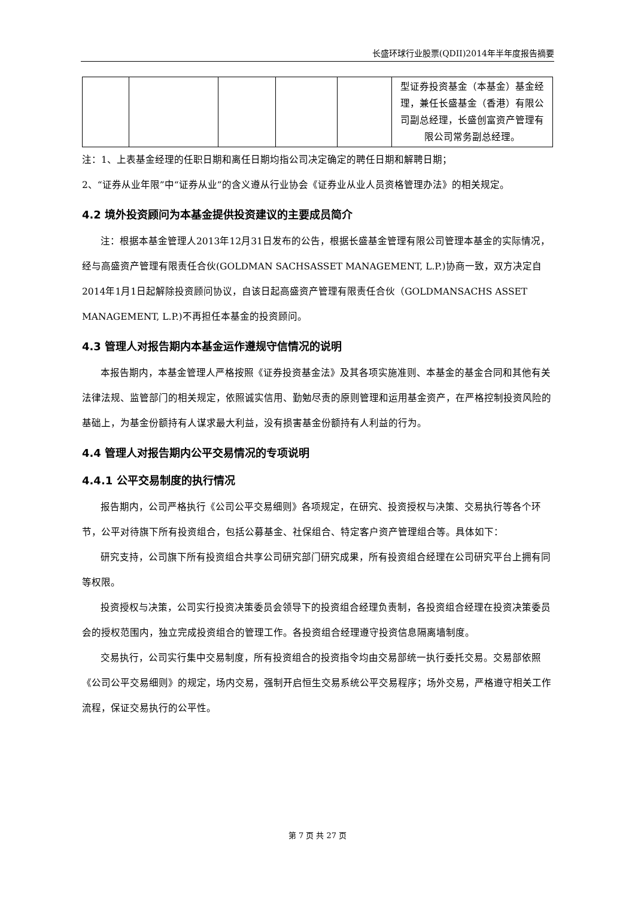长盛环球行业股票(QDII)2014年半年度报告摘要
| | | | | | 型证券投资基金（本基金）基金经理，兼任长盛基金（香港）有限公司副总经理，长盛创富资产管理有限公司常务副总经理。 |
注：1、上表基金经理的任职日期和离任日期均指公司决定确定的聘任日期和解聘日期；
2、“证券从业年限”中“证券从业”的含义遵从行业协会《证券业从业人员资格管理办法》的相关规定。
4.2 境外投资顾问为本基金提供投资建议的主要成员简介
注：根据本基金管理人2013年12月31日发布的公告，根据长盛基金管理有限公司管理本基金的实际情况，经与高盛资产管理有限责任合伙(GOLDMAN SACHSASSET MANAGEMENT, L.P.)协商一致，双方决定自2014年1月1日起解除投资顾问协议，自该日起高盛资产管理有限责任合伙（GOLDMANSACHS ASSET MANAGEMENT, L.P.)不再担任本基金的投资顾问。
4.3 管理人对报告期内本基金运作遵规守信情况的说明
本报告期内，本基金管理人严格按照《证券投资基金法》及其各项实施准则、本基金的基金合同和其他有关法律法规、监管部门的相关规定，依照诚实信用、勤勉尽责的原则管理和运用基金资产，在严格控制投资风险的基础上，为基金份额持有人谋求最大利益，没有损害基金份额持有人利益的行为。
4.4 管理人对报告期内公平交易情况的专项说明
4.4.1 公平交易制度的执行情况
报告期内，公司严格执行《公司公平交易细则》各项规定，在研究、投资授权与决策、交易执行等各个环节，公平对待旗下所有投资组合，包括公募基金、社保组合、特定客户资产管理组合等。具体如下：
研究支持，公司旗下所有投资组合共享公司研究部门研究成果，所有投资组合经理在公司研究平台上拥有同等权限。
投资授权与决策，公司实行投资决策委员会领导下的投资组合经理负责制，各投资组合经理在投资决策委员会的授权范围内，独立完成投资组合的管理工作。各投资组合经理遵守投资信息隔离墙制度。
交易执行，公司实行集中交易制度，所有投资组合的投资指令均由交易部统一执行委托交易。交易部依照《公司公平交易细则》的规定，场内交易，强制开启恒生交易系统公平交易程序；场外交易，严格遵守相关工作流程，保证交易执行的公平性。
第 7 页 共 27 页